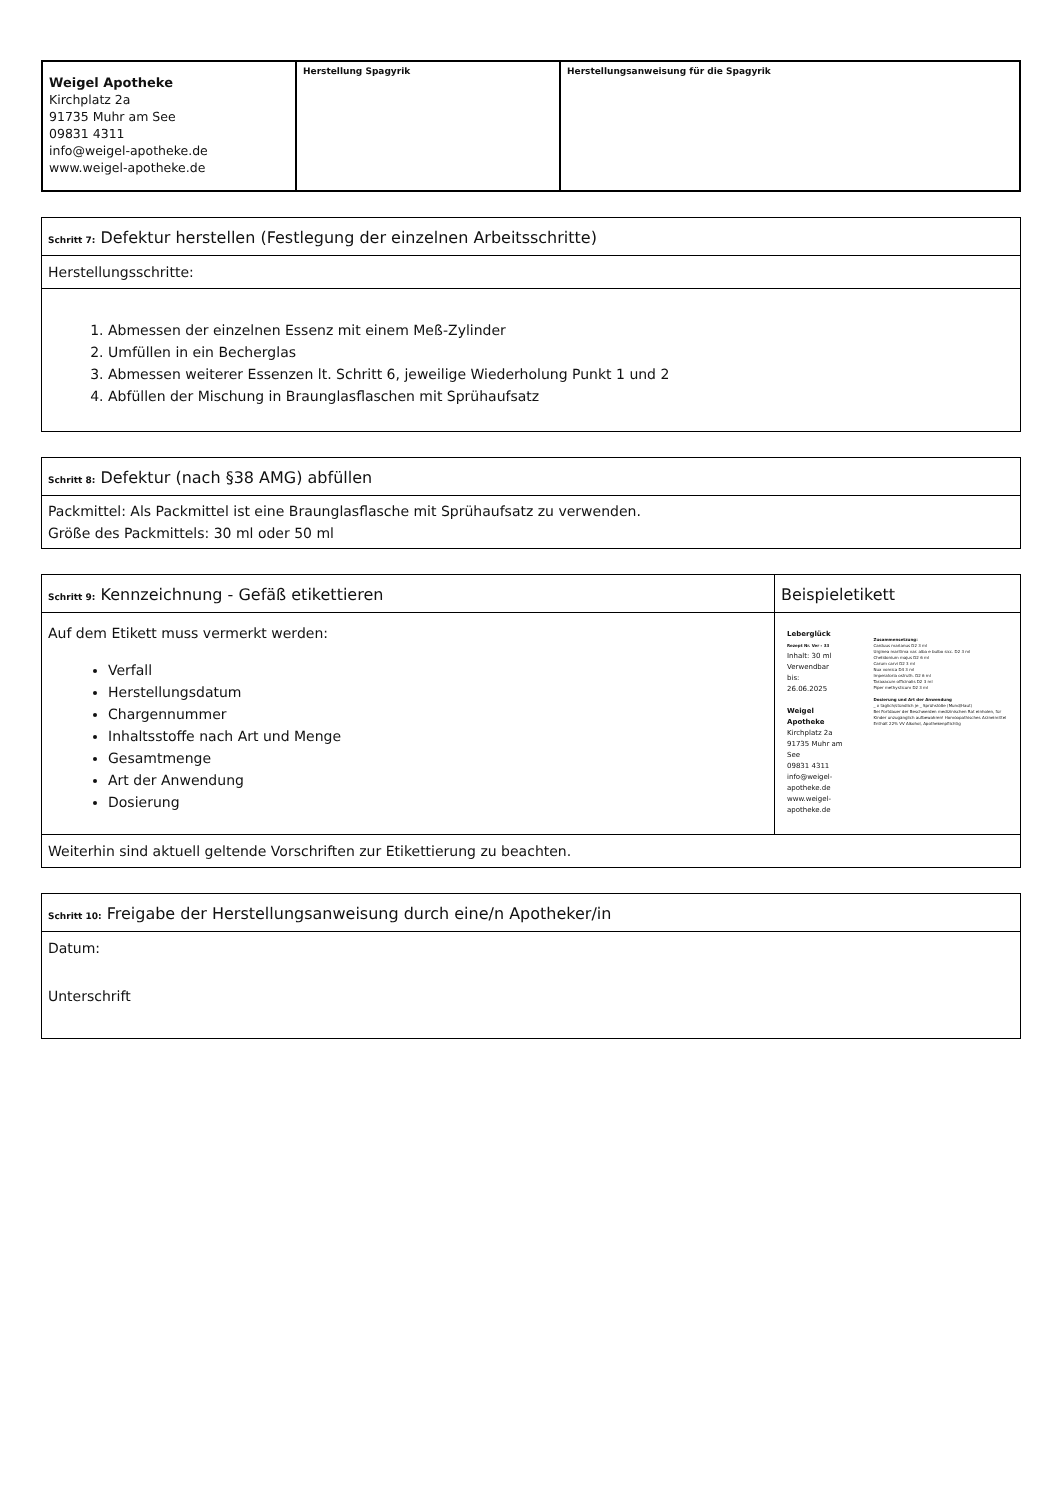| Weigel Apotheke Kirchplatz 2a 91735 Muhr am See 09831 4311 info@weigel-apotheke.de www.weigel-apotheke.de | Herstellung Spagyrik | Herstellungsanweisung für die Spagyrik |
| Schritt 7: Defektur herstellen (Festlegung der einzelnen Arbeitsschritte) |
| --- |
| Herstellungsschritte: |
| 1. Abmessen der einzelnen Essenz mit einem Meß-Zylinder 2. Umfüllen in ein Becherglas 3. Abmessen weiterer Essenzen lt. Schritt 6, jeweilige Wiederholung Punkt 1 und 2 4. Abfüllen der Mischung in Braunglasflaschen mit Sprühaufsatz |
| Schritt 8: Defektur (nach §38 AMG) abfüllen |
| --- |
| Packmittel: Als Packmittel ist eine Braunglasflasche mit Sprühaufsatz zu verwenden. Größe des Packmittels: 30 ml oder 50 ml |
| Schritt 9: Kennzeichnung - Gefäß etikettieren | Beispieletikett |
| --- | --- |
| Auf dem Etikett muss vermerkt werden: Verfall Herstellungsdatum Chargennummer Inhaltsstoffe nach Art und Menge Gesamtmenge Art der Anwendung Dosierung | Leberglück Rezept Nr. Ver - 33 Inhalt: 30 ml Verwendbar bis: 26.06.2025 Weigel Apotheke Kirchplatz 2a 91735 Muhr am See 09831 4311 info@weigel-apotheke.de www.weigel-apotheke.de Zusammensetzung: Carduus marianus D2 3 ml Urginea maritima var. alba e bulbo sicc. D2 3 ml Chelidonium majus D2 6 ml Carum carvi D2 3 ml Nux vomica D4 3 ml Imperatoria ostruth. D2 6 ml Taraxacum officinalis D2 3 ml Piper methysticum D2 3 ml Dosierung und Art der Anwendung _ x täglich/stündlich je _ Sprühstöße (Mund/Haut) Bei Fortdauer der Beschwerden medizinischen Rat einholen, für Kinder unzugänglich aufbewahren! Homöopathisches Arzneimittel Enthält 22% VV Alkohol, Apothekenpflichtig |
| Weiterhin sind aktuell geltende Vorschriften zur Etikettierung zu beachten. | |
| Schritt 10: Freigabe der Herstellungsanweisung durch eine/n Apotheker/in |
| --- |
| Datum: Unterschrift |